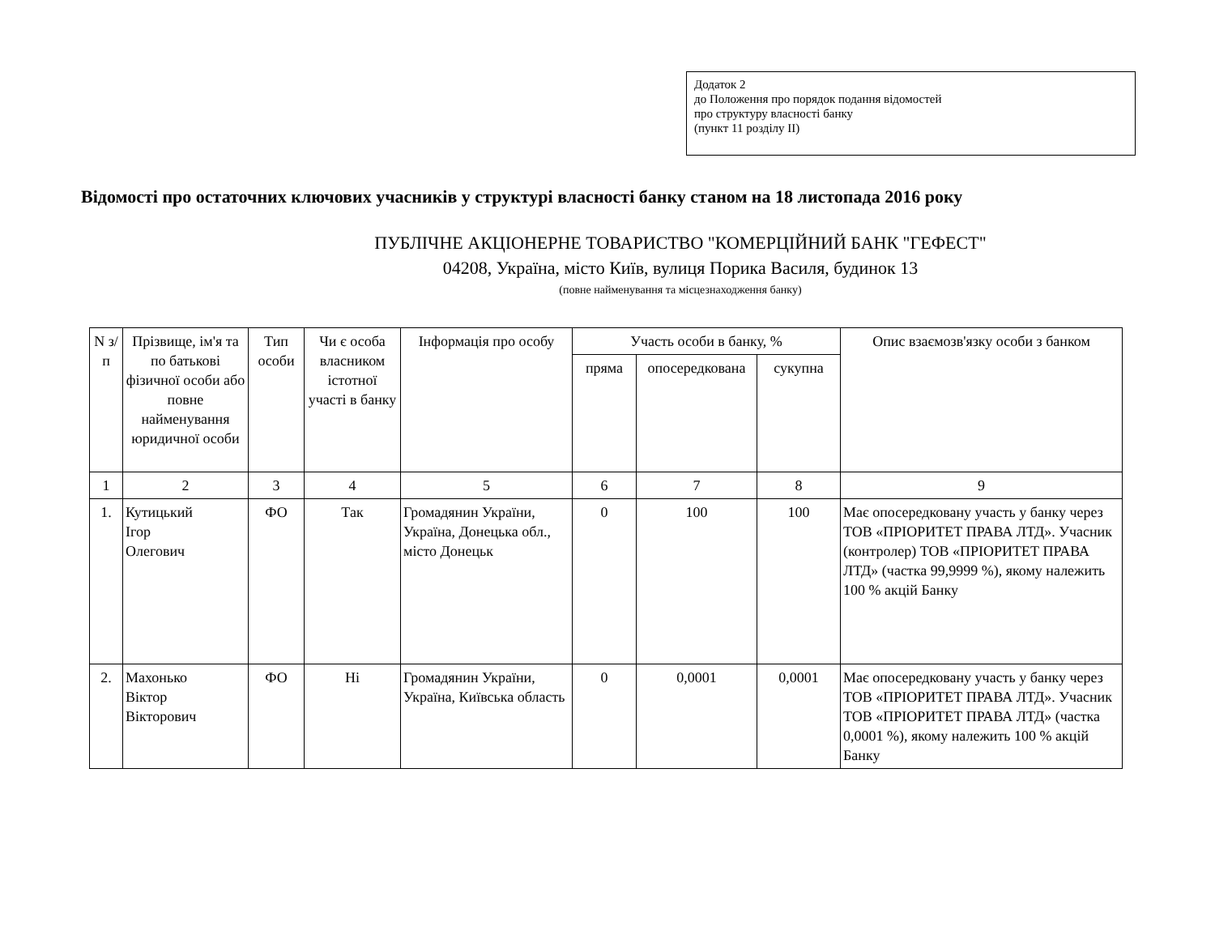Додаток 2
до Положення про порядок подання відомостей
про структуру власності банку
(пункт 11 розділу II)
Відомості про остаточних ключових учасників у структурі власності банку станом на 18 листопада 2016 року
ПУБЛІЧНЕ АКЦІОНЕРНЕ ТОВАРИСТВО "КОМЕРЦІЙНИЙ БАНК "ГЕФЕСТ"
04208, Україна, місто Київ, вулиця Порика Василя, будинок 13
(повне найменування та місцезнаходження банку)
| N з/п | Прізвище, ім'я та по батькові фізичної особи або повне найменування юридичної особи | Тип особи | Чи є особа власником істотної участі в банку | Інформація про особу | Участь особи в банку, % | | | Опис взаємозв'язку особи з банком |
| --- | --- | --- | --- | --- | --- | --- | --- | --- |
| | | | | | пряма | опосередкована | сукупна | |
| 1 | 2 | 3 | 4 | 5 | 6 | 7 | 8 | 9 |
| 1. | Кутицький Ігор Олегович | ФО | Так | Громадянин України, Україна, Донецька обл., місто Донецьк | 0 | 100 | 100 | Має опосередковану участь у банку через ТОВ «ПРІОРИТЕТ ПРАВА ЛТД». Учасник (контролер) ТОВ «ПРІОРИТЕТ ПРАВА ЛТД» (частка 99,9999 %), якому належить 100 % акцій Банку |
| 2. | Махонько Віктор Вікторович | ФО | Ні | Громадянин України, Україна, Київська область | 0 | 0,0001 | 0,0001 | Має опосередковану участь у банку через ТОВ «ПРІОРИТЕТ ПРАВА ЛТД». Учасник ТОВ «ПРІОРИТЕТ ПРАВА ЛТД» (частка 0,0001 %), якому належить 100 % акцій Банку |